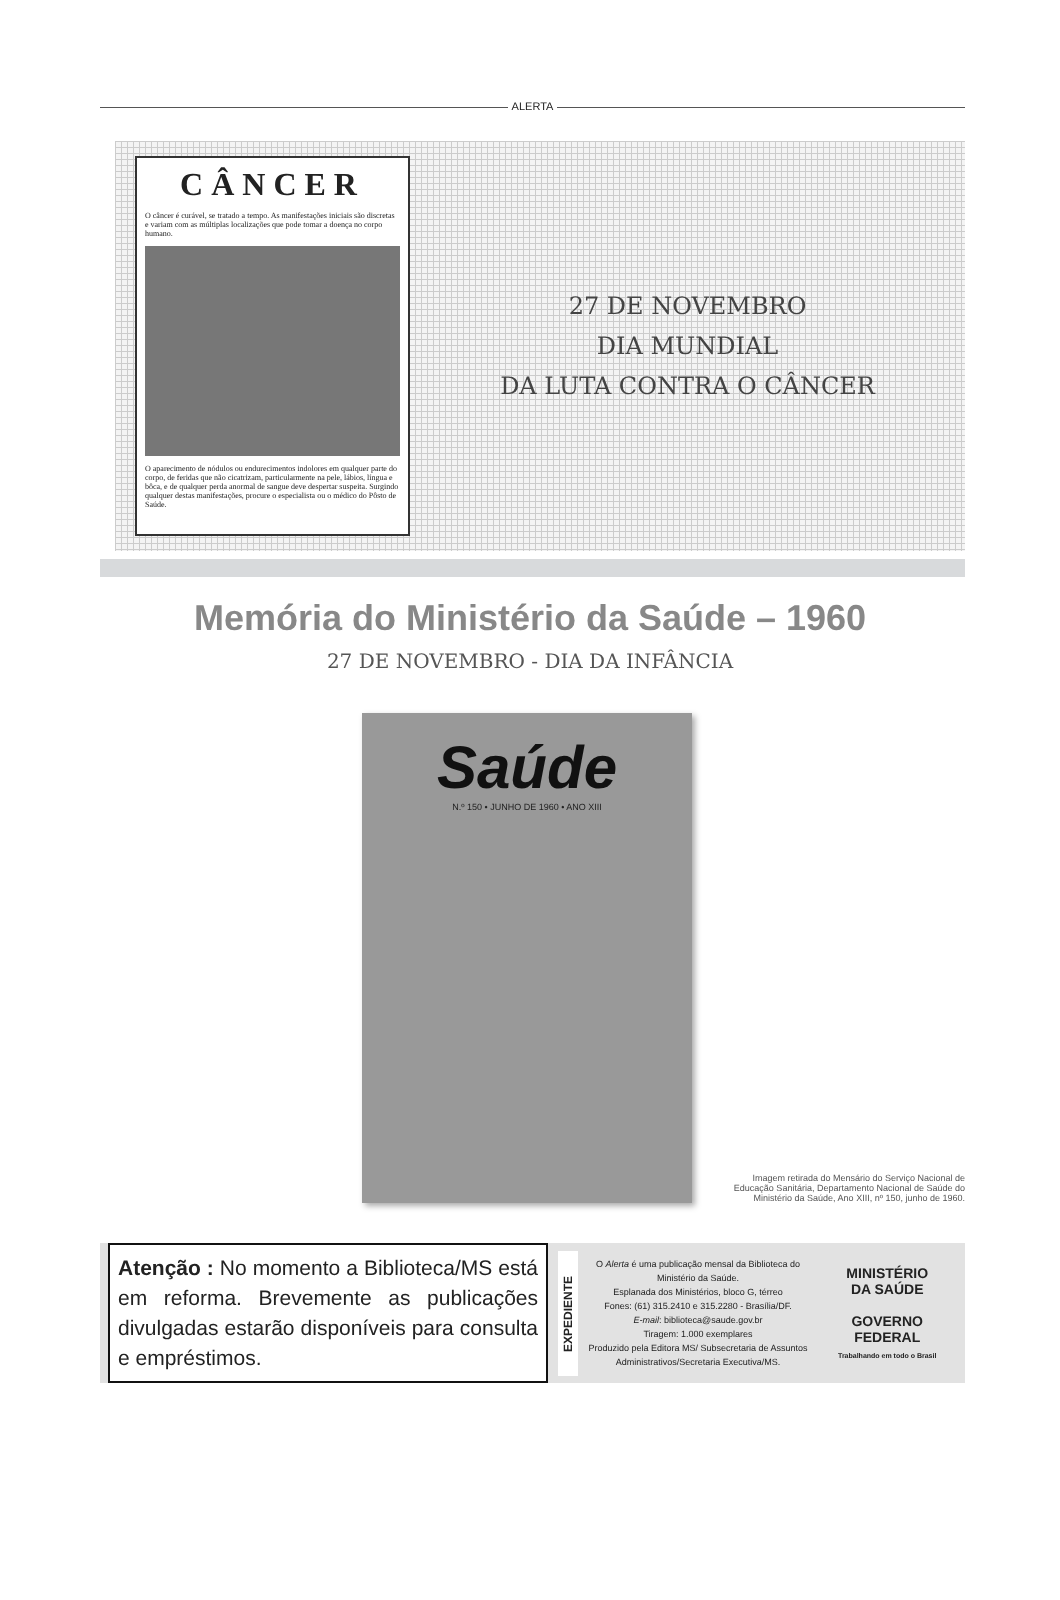ALERTA
CÂNCER
O câncer é curável, se tratado a tempo. As manifestações iniciais são discretas e variam com as múltiplas localizações que pode tomar a doença no corpo humano.
O aparecimento de nódulos ou endurecimentos indolores em qualquer parte do corpo, de feridas que não cicatrizam, particularmente na pele, lábios, língua e bôca, e de qualquer perda anormal de sangue deve despertar suspeita. Surgindo qualquer destas manifestações, procure o especialista ou o médico do Pôsto de Saúde.
27 DE NOVEMBRO
DIA MUNDIAL
DA LUTA CONTRA O CÂNCER
Memória do Ministério da Saúde – 1960
27 DE NOVEMBRO - DIA DA INFÂNCIA
Saúde
N.º 150 • JUNHO DE 1960 • ANO XIII
Imagem retirada do Mensário do Serviço Nacional de Educação Sanitária, Departamento Nacional de Saúde do Ministério da Saúde, Ano XIII, nº 150, junho de 1960.
Atenção : No momento a Biblioteca/MS está em reforma. Brevemente as publicações divulgadas estarão disponíveis para consulta e empréstimos.
EXPEDIENTE
O Alerta é uma publicação mensal da Biblioteca do Ministério da Saúde.
Esplanada dos Ministérios, bloco G, térreo
Fones: (61) 315.2410 e 315.2280 - Brasília/DF.
E-mail: biblioteca@saude.gov.br
Tiragem: 1.000 exemplares
Produzido pela Editora MS/ Subsecretaria de Assuntos Administrativos/Secretaria Executiva/MS.
MINISTÉRIO
DA SAÚDE
GOVERNO
FEDERAL
Trabalhando em todo o Brasil